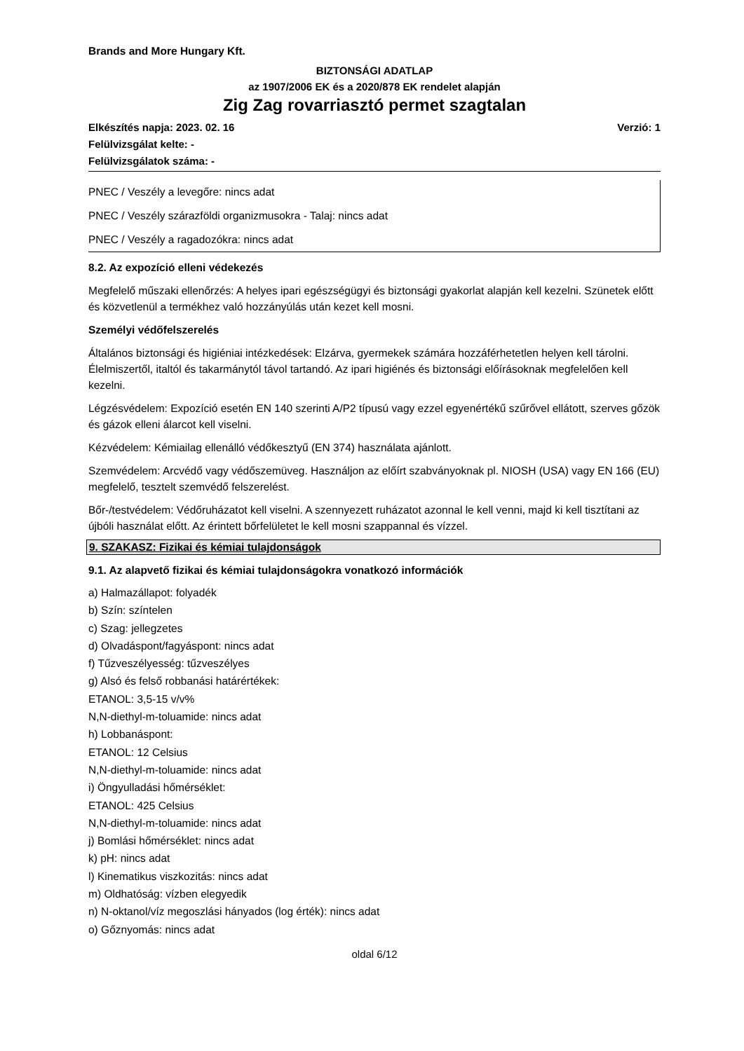Brands and More Hungary Kft.
BIZTONSÁGI ADATLAP
az 1907/2006 EK és a 2020/878 EK rendelet alapján
Zig Zag rovarriasztó permet szagtalan
Elkészítés napja: 2023. 02. 16 Verzió: 1
Felülvizsgálat kelte: -
Felülvizsgálatok száma: -
PNEC / Veszély a levegőre: nincs adat
PNEC / Veszély szárazföldi organizmusokra - Talaj: nincs adat
PNEC / Veszély a ragadozókra: nincs adat
8.2. Az expozíció elleni védekezés
Megfelelő műszaki ellenőrzés: A helyes ipari egészségügyi és biztonsági gyakorlat alapján kell kezelni. Szünetek előtt és közvetlenül a termékhez való hozzányúlás után kezet kell mosni.
Személyi védőfelszerelés
Általános biztonsági és higiéniai intézkedések: Elzárva, gyermekek számára hozzáférhetetlen helyen kell tárolni. Élelmiszertől, italtól és takarmánytól távol tartandó. Az ipari higiénés és biztonsági előírásoknak megfelelően kell kezelni.
Légzésvédelem: Expozíció esetén EN 140 szerinti A/P2 típusú vagy ezzel egyenértékű szűrővel ellátott, szerves gőzök és gázok elleni álarcot kell viselni.
Kézvédelem: Kémiailag ellenálló védőkesztyű (EN 374) használata ajánlott.
Szemvédelem: Arcvédő vagy védőszemüveg. Használjon az előírt szabványoknak pl. NIOSH (USA) vagy EN 166 (EU) megfelelő, tesztelt szemvédő felszerelést.
Bőr-/testvédelem: Védőruházatot kell viselni. A szennyezett ruházatot azonnal le kell venni, majd ki kell tisztítani az újbóli használat előtt. Az érintett bőrfelületet le kell mosni szappannal és vízzel.
9. SZAKASZ: Fizikai és kémiai tulajdonságok
9.1. Az alapvető fizikai és kémiai tulajdonságokra vonatkozó információk
a) Halmazállapot: folyadék
b) Szín: színtelen
c) Szag: jellegzetes
d) Olvadáspont/fagyáspont: nincs adat
f) Tűzveszélyesség: tűzveszélyes
g) Alsó és felső robbanási határértékek:
ETANOL: 3,5-15 v/v%
N,N-diethyl-m-toluamide: nincs adat
h) Lobbanáspont:
ETANOL: 12 Celsius
N,N-diethyl-m-toluamide: nincs adat
i) Öngyulladási hőmérséklet:
ETANOL: 425 Celsius
N,N-diethyl-m-toluamide: nincs adat
j) Bomlási hőmérséklet: nincs adat
k) pH: nincs adat
l) Kinematikus viszkozitás: nincs adat
m) Oldhatóság: vízben elegyedik
n) N-oktanol/víz megoszlási hányados (log érték): nincs adat
o) Gőznyomás: nincs adat
oldal 6/12